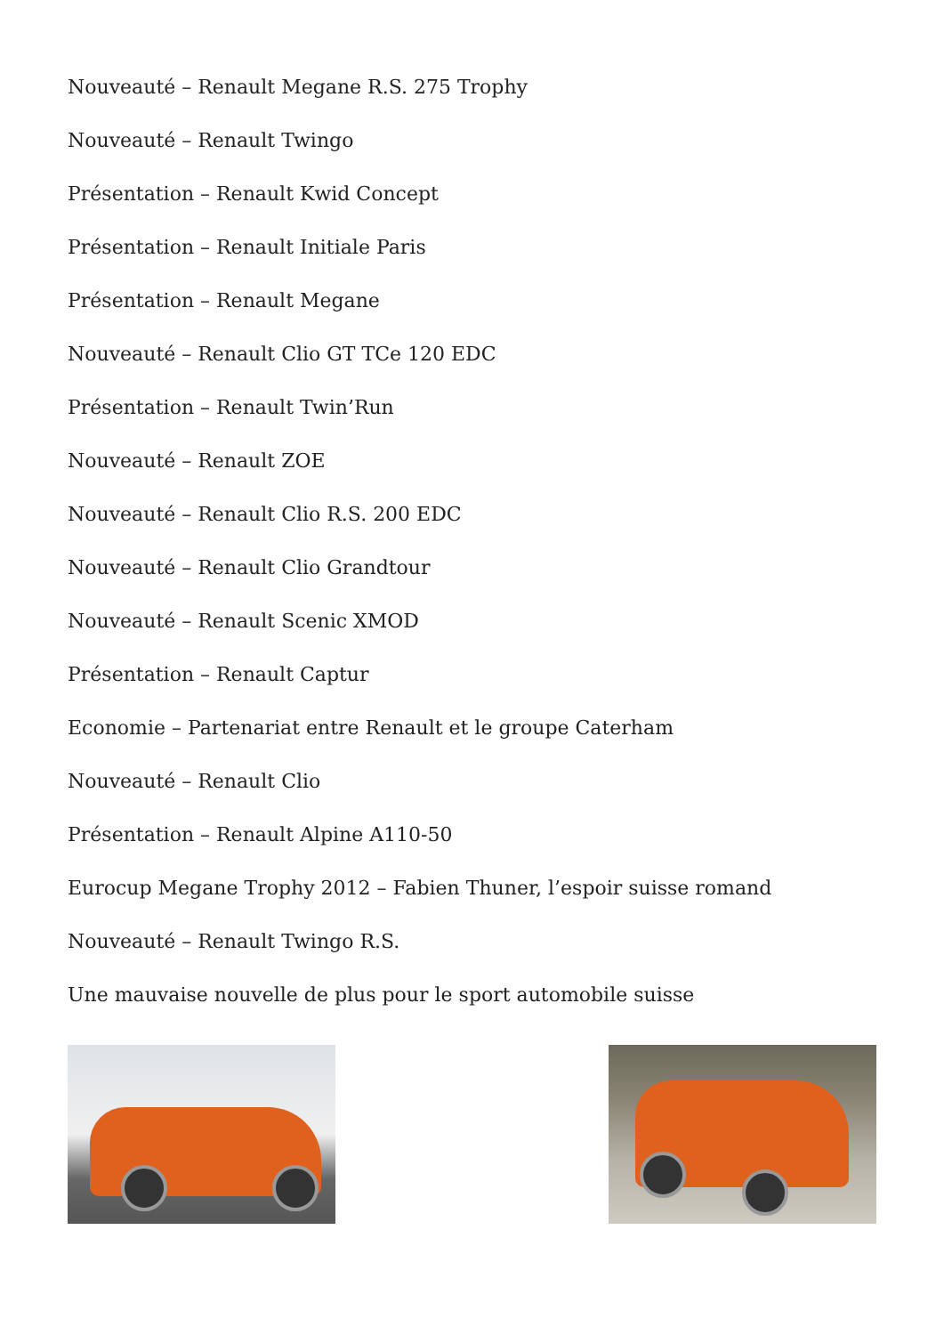Nouveauté – Renault Megane R.S. 275 Trophy
Nouveauté – Renault Twingo
Présentation – Renault Kwid Concept
Présentation – Renault Initiale Paris
Présentation – Renault Megane
Nouveauté – Renault Clio GT TCe 120 EDC
Présentation – Renault Twin’Run
Nouveauté – Renault ZOE
Nouveauté – Renault Clio R.S. 200 EDC
Nouveauté – Renault Clio Grandtour
Nouveauté – Renault Scenic XMOD
Présentation – Renault Captur
Economie – Partenariat entre Renault et le groupe Caterham
Nouveauté – Renault Clio
Présentation – Renault Alpine A110-50
Eurocup Megane Trophy 2012 – Fabien Thuner, l’espoir suisse romand
Nouveauté – Renault Twingo R.S.
Une mauvaise nouvelle de plus pour le sport automobile suisse